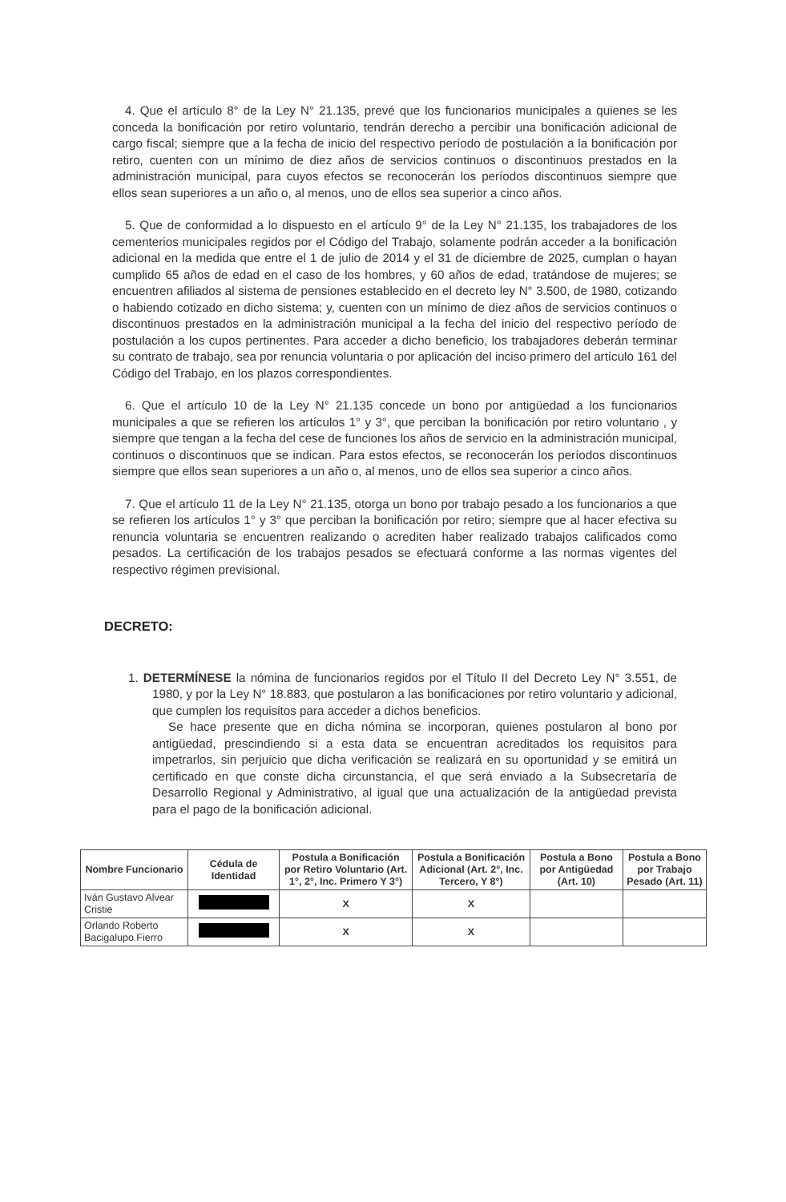4. Que el artículo 8° de la Ley N° 21.135, prevé que los funcionarios municipales a quienes se les conceda la bonificación por retiro voluntario, tendrán derecho a percibir una bonificación adicional de cargo fiscal; siempre que a la fecha de inicio del respectivo período de postulación a la bonificación por retiro, cuenten con un mínimo de diez años de servicios continuos o discontinuos prestados en la administración municipal, para cuyos efectos se reconocerán los períodos discontinuos siempre que ellos sean superiores a un año o, al menos, uno de ellos sea superior a cinco años.
5. Que de conformidad a lo dispuesto en el artículo 9° de la Ley N° 21.135, los trabajadores de los cementerios municipales regidos por el Código del Trabajo, solamente podrán acceder a la bonificación adicional en la medida que entre el 1 de julio de 2014 y el 31 de diciembre de 2025, cumplan o hayan cumplido 65 años de edad en el caso de los hombres, y 60 años de edad, tratándose de mujeres; se encuentren afiliados al sistema de pensiones establecido en el decreto ley N° 3.500, de 1980, cotizando o habiendo cotizado en dicho sistema; y, cuenten con un mínimo de diez años de servicios continuos o discontinuos prestados en la administración municipal a la fecha del inicio del respectivo período de postulación a los cupos pertinentes. Para acceder a dicho beneficio, los trabajadores deberán terminar su contrato de trabajo, sea por renuncia voluntaria o por aplicación del inciso primero del artículo 161 del Código del Trabajo, en los plazos correspondientes.
6. Que el artículo 10 de la Ley N° 21.135 concede un bono por antigüedad a los funcionarios municipales a que se refieren los artículos 1° y 3°, que perciban la bonificación por retiro voluntario , y siempre que tengan a la fecha del cese de funciones los años de servicio en la administración municipal, continuos o discontinuos que se indican. Para estos efectos, se reconocerán los períodos discontinuos siempre que ellos sean superiores a un año o, al menos, uno de ellos sea superior a cinco años.
7. Que el artículo 11 de la Ley N° 21.135, otorga un bono por trabajo pesado a los funcionarios a que se refieren los artículos 1° y 3° que perciban la bonificación por retiro; siempre que al hacer efectiva su renuncia voluntaria se encuentren realizando o acrediten haber realizado trabajos calificados como pesados. La certificación de los trabajos pesados se efectuará conforme a las normas vigentes del respectivo régimen previsional.
DECRETO:
1. DETERMÍNESE la nómina de funcionarios regidos por el Título II del Decreto Ley N° 3.551, de 1980, y por la Ley N° 18.883, que postularon a las bonificaciones por retiro voluntario y adicional, que cumplen los requisitos para acceder a dichos beneficios.
Se hace presente que en dicha nómina se incorporan, quienes postularon al bono por antigüedad, prescindiendo si a esta data se encuentran acreditados los requisitos para impetrarlos, sin perjuicio que dicha verificación se realizará en su oportunidad y se emitirá un certificado en que conste dicha circunstancia, el que será enviado a la Subsecretaría de Desarrollo Regional y Administrativo, al igual que una actualización de la antigüedad prevista para el pago de la bonificación adicional.
| Nombre Funcionario | Cédula de Identidad | Postula a Bonificación por Retiro Voluntario (Art. 1°, 2°, Inc. Primero Y 3°) | Postula a Bonificación Adicional (Art. 2°, Inc. Tercero, Y 8°) | Postula a Bono por Antigüedad (Art. 10) | Postula a Bono por Trabajo Pesado (Art. 11) |
| --- | --- | --- | --- | --- | --- |
| Iván Gustavo Alvear Cristie | | X | X | | |
| Orlando Roberto Bacigalupo Fierro | | X | X | | |